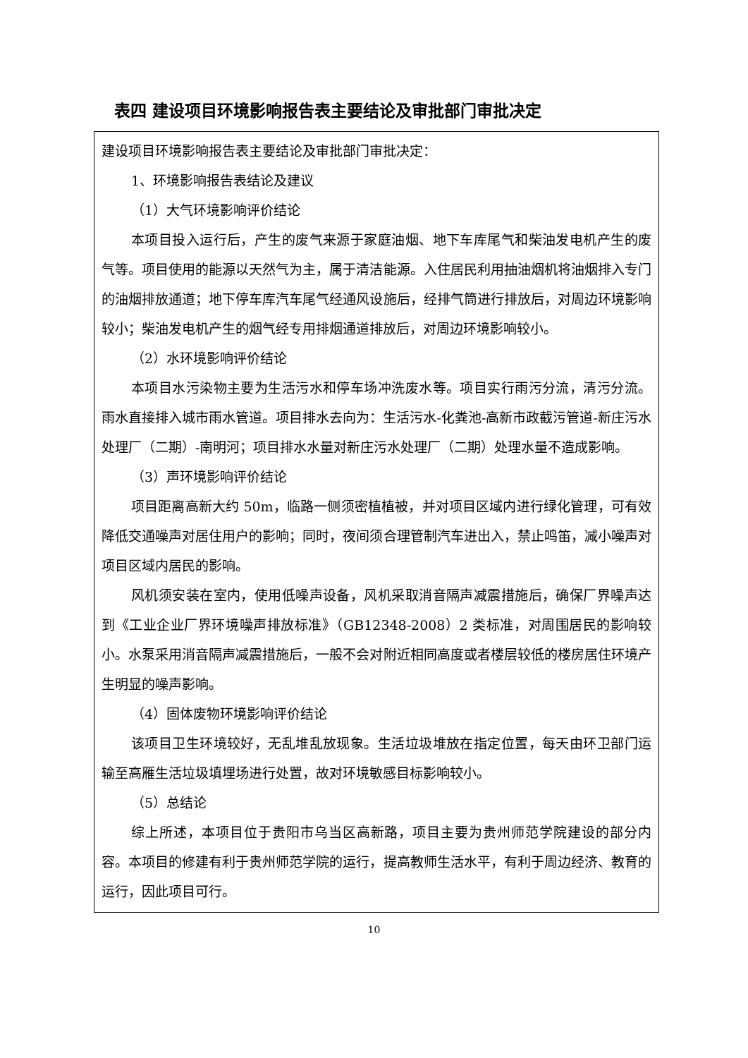表四 建设项目环境影响报告表主要结论及审批部门审批决定
| 建设项目环境影响报告表主要结论及审批部门审批决定： 1、环境影响报告表结论及建议 （1）大气环境影响评价结论 本项目投入运行后，产生的废气来源于家庭油烟、地下车库尾气和柴油发电机产生的废气等。项目使用的能源以天然气为主，属于清洁能源。入住居民利用抽油烟机将油烟排入专门的油烟排放通道；地下停车库汽车尾气经通风设施后，经排气筒进行排放后，对周边环境影响较小；柴油发电机产生的烟气经专用排烟通道排放后，对周边环境影响较小。 （2）水环境影响评价结论 本项目水污染物主要为生活污水和停车场冲洗废水等。项目实行雨污分流，清污分流。雨水直接排入城市雨水管道。项目排水去向为：生活污水-化粪池-高新市政截污管道-新庄污水处理厂（二期）-南明河；项目排水水量对新庄污水处理厂（二期）处理水量不造成影响。 （3）声环境影响评价结论 项目距离高新大约 50m，临路一侧须密植植被，并对项目区域内进行绿化管理，可有效降低交通噪声对居住用户的影响；同时，夜间须合理管制汽车进出入，禁止鸣笛，减小噪声对项目区域内居民的影响。 风机须安装在室内，使用低噪声设备，风机采取消音隔声减震措施后，确保厂界噪声达到《工业企业厂界环境噪声排放标准》（GB12348-2008）2 类标准，对周围居民的影响较小。水泵采用消音隔声减震措施后，一般不会对附近相同高度或者楼层较低的楼房居住环境产生明显的噪声影响。 （4）固体废物环境影响评价结论 该项目卫生环境较好，无乱堆乱放现象。生活垃圾堆放在指定位置，每天由环卫部门运输至高雁生活垃圾填埋场进行处置，故对环境敏感目标影响较小。 （5）总结论 综上所述，本项目位于贵阳市乌当区高新路，项目主要为贵州师范学院建设的部分内容。本项目的修建有利于贵州师范学院的运行，提高教师生活水平，有利于周边经济、教育的运行，因此项目可行。 |
10